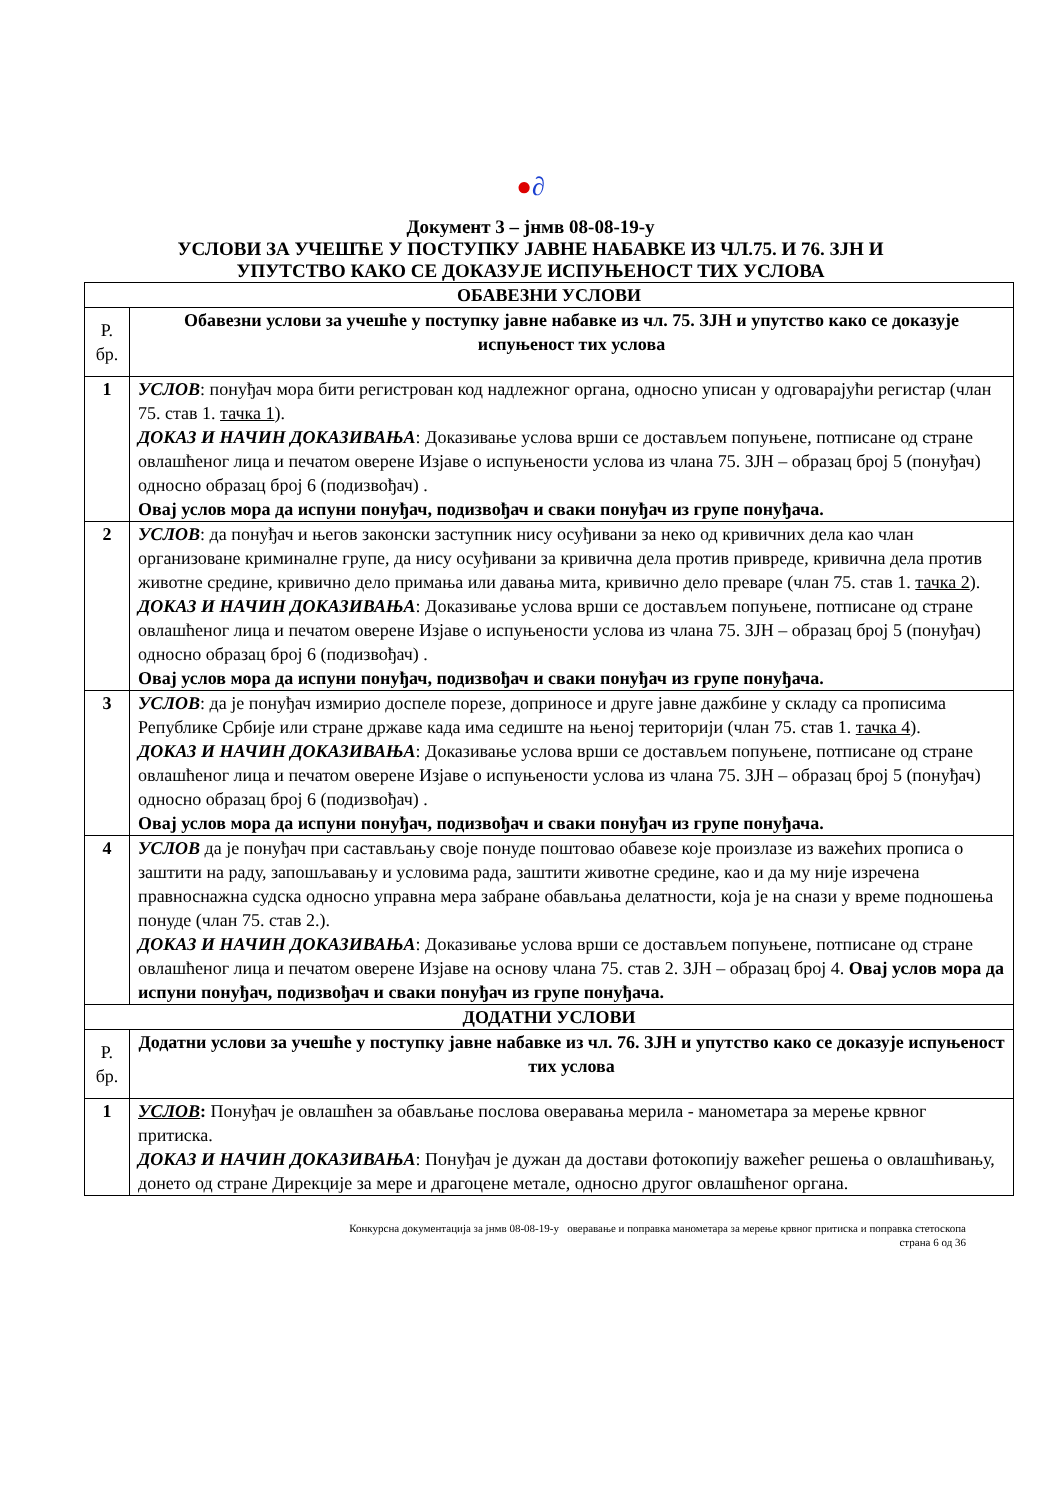●∂
Документ 3 – јнмв 08-08-19-у
УСЛОВИ ЗА УЧЕШЋЕ У ПОСТУПКУ ЈАВНЕ НАБАВКЕ ИЗ ЧЛ.75. И 76. ЗЈН И
УПУТСТВО КАКО СЕ ДОКАЗУЈЕ ИСПУЊЕНОСТ ТИХ УСЛОВА
| ОБАВЕЗНИ УСЛОВИ | |
| --- | --- |
| Р. бр. | Обавезни услови за учешће у поступку јавне набавке из чл. 75. ЗЈН и упутство како се доказује испуњеност тих услова |
| 1 | УСЛОВ : понуђач мора бити регистрован код надлежног органа, односно уписан у одговарајући регистар (члан 75. став 1. тачка 1 ). ДОКАЗ И НАЧИН ДОКАЗИВАЊА : Доказивање услова врши се достављем попуњене, потписане од стране овлашћеног лица и печатом оверене Изјаве о испуњености услова из члана 75. ЗЈН – образац број 5 (понуђач) односно образац број 6 (подизвођач) . Овај услов мора да испуни понуђач, подизвођач и сваки понуђач из групе понуђача. |
| 2 | УСЛОВ : да понуђач и његов законски заступник нису осуђивани за неко од кривичних дела као члан организоване криминалне групе, да нису осуђивани за кривична дела против привреде, кривична дела против животне средине, кривично дело примања или давања мита, кривично дело преваре (члан 75. став 1. тачка 2 ). ДОКАЗ И НАЧИН ДОКАЗИВАЊА : Доказивање услова врши се достављем попуњене, потписане од стране овлашћеног лица и печатом оверене Изјаве о испуњености услова из члана 75. ЗЈН – образац број 5 (понуђач) односно образац број 6 (подизвођач) . Овај услов мора да испуни понуђач, подизвођач и сваки понуђач из групе понуђача. |
| 3 | УСЛОВ : да је понуђач измирио доспеле порезе, доприносе и друге јавне дажбине у складу са прописима Републике Србије или стране државе када има седиште на њеној територији (члан 75. став 1. тачка 4 ). ДОКАЗ И НАЧИН ДОКАЗИВАЊА : Доказивање услова врши се достављем попуњене, потписане од стране овлашћеног лица и печатом оверене Изјаве о испуњености услова из члана 75. ЗЈН – образац број 5 (понуђач) односно образац број 6 (подизвођач) . Овај услов мора да испуни понуђач, подизвођач и сваки понуђач из групе понуђача. |
| 4 | УСЛОВ да је понуђач при састављању своје понуде поштовао обавезе које произлазе из важећих прописа о заштити на раду, запошљавању и условима рада, заштити животне средине, као и да му није изречена правноснажна судска односно управна мера забране обављања делатности, која је на снази у време подношења понуде (члан 75. став 2.). ДОКАЗ И НАЧИН ДОКАЗИВАЊА : Доказивање услова врши се достављем попуњене, потписане од стране овлашћеног лица и печатом оверене Изјаве на основу члана 75. став 2. ЗЈН – образац број 4. Овај услов мора да испуни понуђач, подизвођач и сваки понуђач из групе понуђача. |
| ДОДАТНИ УСЛОВИ | |
| Р. бр. | Додатни услови за учешће у поступку јавне набавке из чл. 76. ЗЈН и упутство како се доказује испуњеност тих услова |
| 1 | УСЛОВ : Понуђач је овлашћен за обављање послова оверавања мерила - манометара за мерење крвног притиска. ДОКАЗ И НАЧИН ДОКАЗИВАЊА : Понуђач је дужан да достави фотокопију важећег решења о овлашћивању, донето од стране Дирекције за мере и драгоцене метале, односно другог овлашћеног органа. |
Конкурсна документација за јнмв 08-08-19-у оверавање и поправка манометара за мерење крвног притиска и поправка стетоскопа
страна 6 од 36